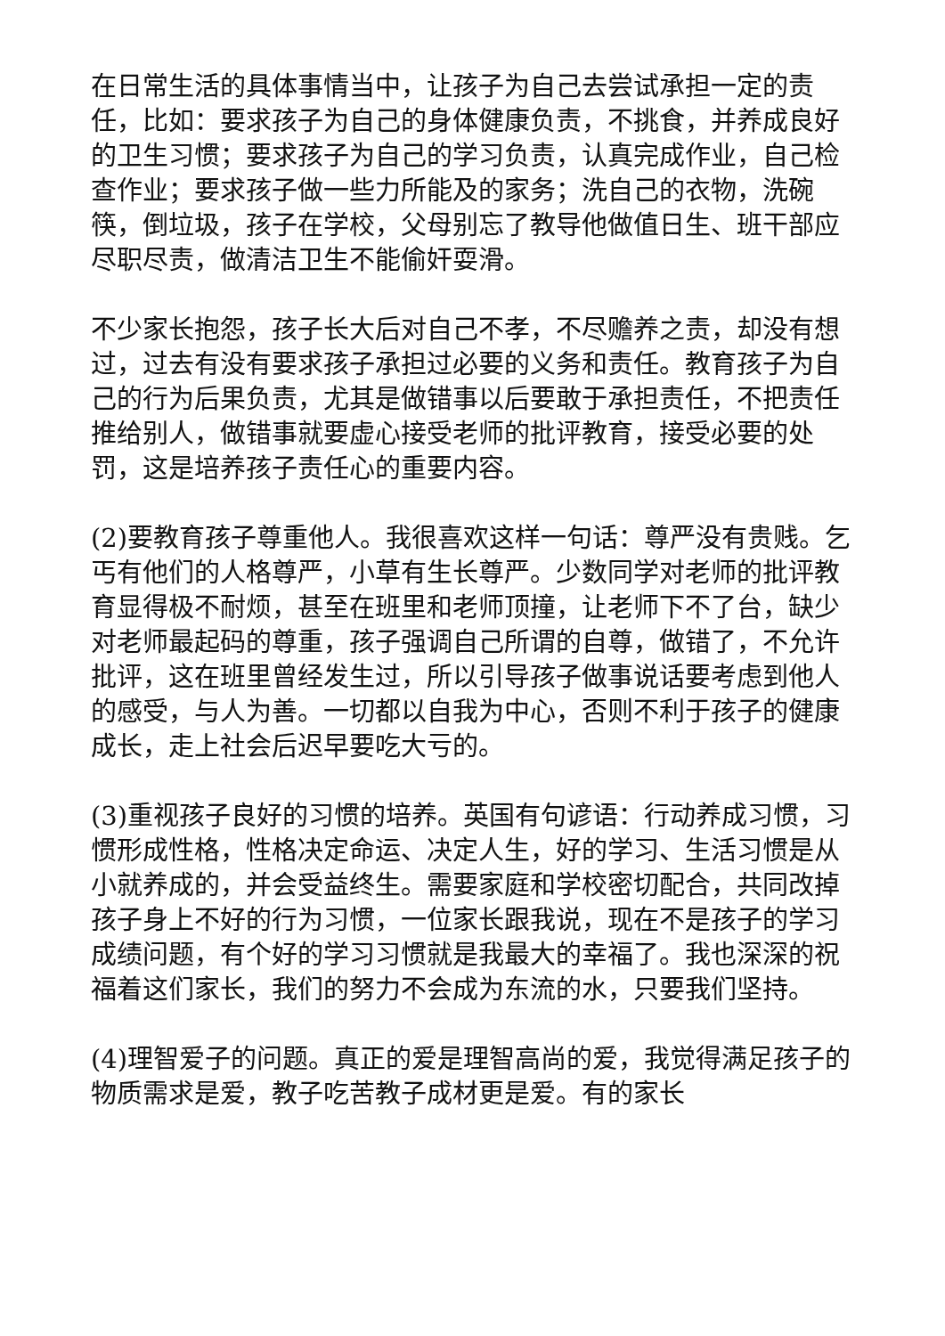在日常生活的具体事情当中，让孩子为自己去尝试承担一定的责任，比如：要求孩子为自己的身体健康负责，不挑食，并养成良好的卫生习惯；要求孩子为自己的学习负责，认真完成作业，自己检查作业；要求孩子做一些力所能及的家务；洗自己的衣物，洗碗筷，倒垃圾，孩子在学校，父母别忘了教导他做值日生、班干部应尽职尽责，做清洁卫生不能偷奸耍滑。
不少家长抱怨，孩子长大后对自己不孝，不尽赡养之责，却没有想过，过去有没有要求孩子承担过必要的义务和责任。教育孩子为自己的行为后果负责，尤其是做错事以后要敢于承担责任，不把责任推给别人，做错事就要虚心接受老师的批评教育，接受必要的处罚，这是培养孩子责任心的重要内容。
(2)要教育孩子尊重他人。我很喜欢这样一句话：尊严没有贵贱。乞丐有他们的人格尊严，小草有生长尊严。少数同学对老师的批评教育显得极不耐烦，甚至在班里和老师顶撞，让老师下不了台，缺少对老师最起码的尊重，孩子强调自己所谓的自尊，做错了，不允许批评，这在班里曾经发生过，所以引导孩子做事说话要考虑到他人的感受，与人为善。一切都以自我为中心，否则不利于孩子的健康成长，走上社会后迟早要吃大亏的。
(3)重视孩子良好的习惯的培养。英国有句谚语：行动养成习惯，习惯形成性格，性格决定命运、决定人生，好的学习、生活习惯是从小就养成的，并会受益终生。需要家庭和学校密切配合，共同改掉孩子身上不好的行为习惯，一位家长跟我说，现在不是孩子的学习成绩问题，有个好的学习习惯就是我最大的幸福了。我也深深的祝福着这们家长，我们的努力不会成为东流的水，只要我们坚持。
(4)理智爱子的问题。真正的爱是理智高尚的爱，我觉得满足孩子的物质需求是爱，教子吃苦教子成材更是爱。有的家长